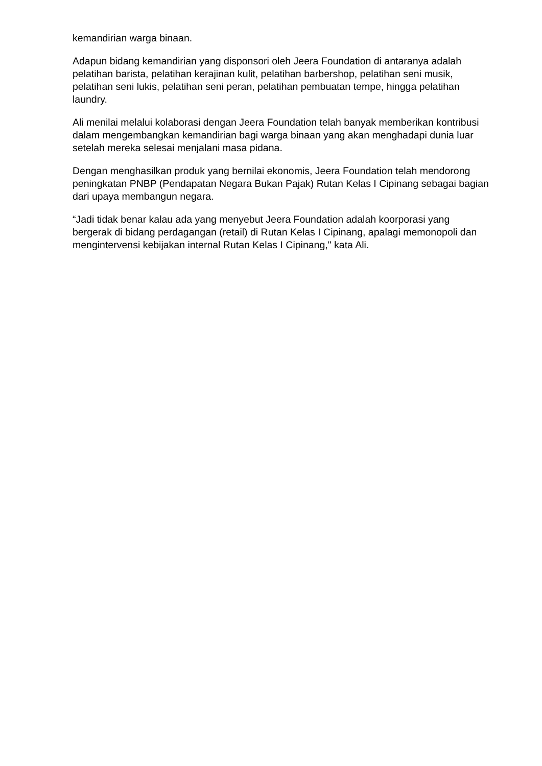kemandirian warga binaan.
Adapun bidang kemandirian yang disponsori oleh Jeera Foundation di antaranya adalah pelatihan barista, pelatihan kerajinan kulit, pelatihan barbershop, pelatihan seni musik, pelatihan seni lukis, pelatihan seni peran, pelatihan pembuatan tempe, hingga pelatihan laundry.
Ali menilai melalui kolaborasi dengan Jeera Foundation telah banyak memberikan kontribusi dalam mengembangkan kemandirian bagi warga binaan yang akan menghadapi dunia luar setelah mereka selesai menjalani masa pidana.
Dengan menghasilkan produk yang bernilai ekonomis, Jeera Foundation telah mendorong peningkatan PNBP (Pendapatan Negara Bukan Pajak) Rutan Kelas I Cipinang sebagai bagian dari upaya membangun negara.
“Jadi tidak benar kalau ada yang menyebut Jeera Foundation adalah koorporasi yang bergerak di bidang perdagangan (retail) di Rutan Kelas I Cipinang, apalagi memonopoli dan mengintervensi kebijakan internal Rutan Kelas I Cipinang," kata Ali.